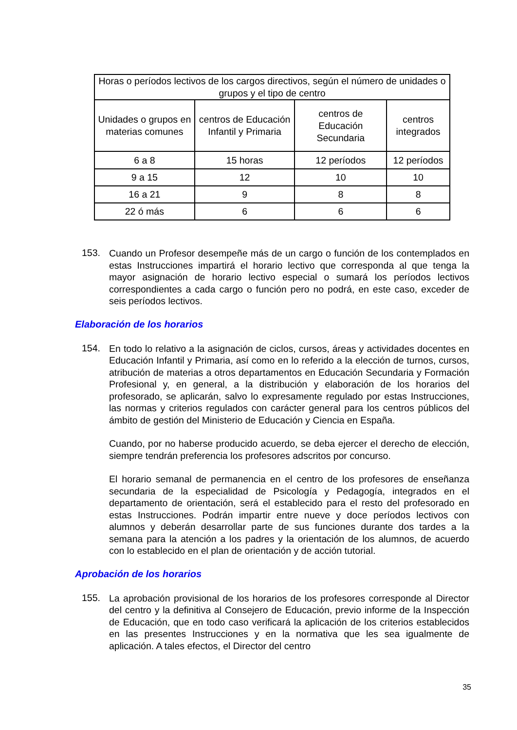| Horas o períodos lectivos de los cargos directivos, según el número de unidades o grupos y el tipo de centro | | | |
| --- | --- | --- | --- |
| Unidades o grupos en materias comunes | centros de Educación Infantil y Primaria | centros de Educación Secundaria | centros integrados |
| 6 a 8 | 15 horas | 12 períodos | 12 períodos |
| 9 a 15 | 12 | 10 | 10 |
| 16 a 21 | 9 | 8 | 8 |
| 22 ó más | 6 | 6 | 6 |
153.
Cuando un Profesor desempeñe más de un cargo o función de los contemplados en estas Instrucciones impartirá el horario lectivo que corresponda al que tenga la mayor asignación de horario lectivo especial o sumará los períodos lectivos correspondientes a cada cargo o función pero no podrá, en este caso, exceder de seis períodos lectivos.
Elaboración de los horarios
154.
En todo lo relativo a la asignación de ciclos, cursos, áreas y actividades docentes en Educación Infantil y Primaria, así como en lo referido a la elección de turnos, cursos, atribución de materias a otros departamentos en Educación Secundaria y Formación Profesional y, en general, a la distribución y elaboración de los horarios del profesorado, se aplicarán, salvo lo expresamente regulado por estas Instrucciones, las normas y criterios regulados con carácter general para los centros públicos del ámbito de gestión del Ministerio de Educación y Ciencia en España.
Cuando, por no haberse producido acuerdo, se deba ejercer el derecho de elección, siempre tendrán preferencia los profesores adscritos por concurso.
El horario semanal de permanencia en el centro de los profesores de enseñanza secundaria de la especialidad de Psicología y Pedagogía, integrados en el departamento de orientación, será el establecido para el resto del profesorado en estas Instrucciones. Podrán impartir entre nueve y doce períodos lectivos con alumnos y deberán desarrollar parte de sus funciones durante dos tardes a la semana para la atención a los padres y la orientación de los alumnos, de acuerdo con lo establecido en el plan de orientación y de acción tutorial.
Aprobación de los horarios
155.
La aprobación provisional de los horarios de los profesores corresponde al Director del centro y la definitiva al Consejero de Educación, previo informe de la Inspección de Educación, que en todo caso verificará la aplicación de los criterios establecidos en las presentes Instrucciones y en la normativa que les sea igualmente de aplicación. A tales efectos, el Director del centro
35